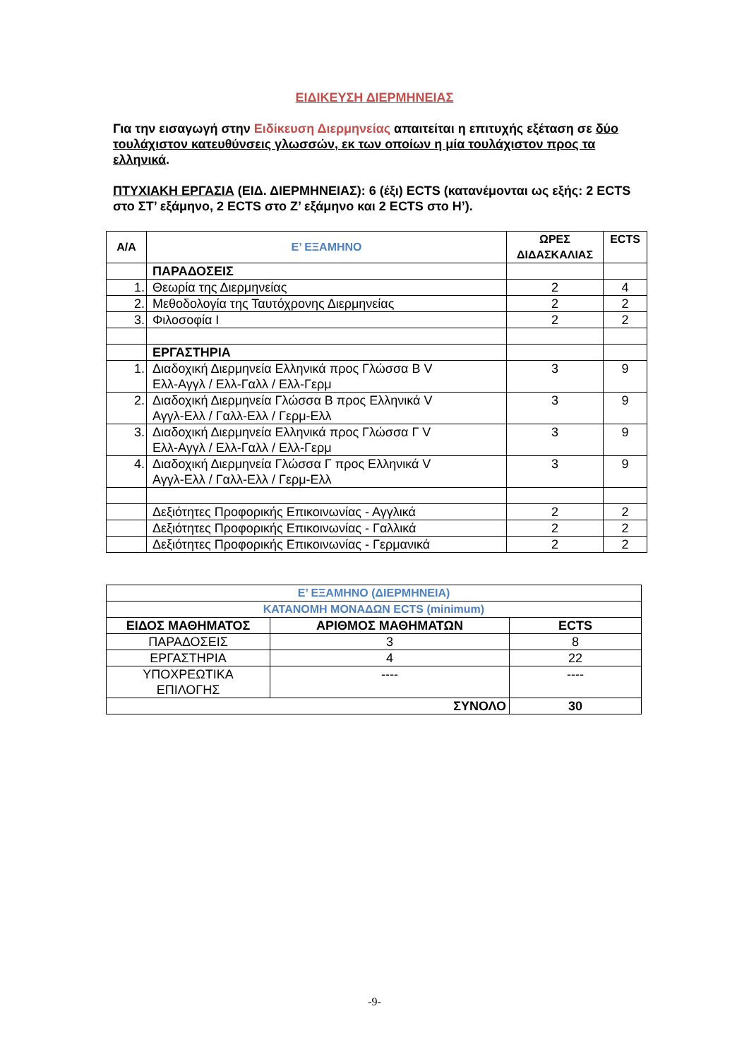ΕΙΔΙΚΕΥΣΗ ΔΙΕΡΜΗΝΕΙΑΣ
Για την εισαγωγή στην Ειδίκευση Διερμηνείας απαιτείται η επιτυχής εξέταση σε δύο τουλάχιστον κατευθύνσεις γλωσσών, εκ των οποίων η μία τουλάχιστον προς τα ελληνικά.
ΠΤΥΧΙΑΚΗ ΕΡΓΑΣΙΑ (ΕΙΔ. ΔΙΕΡΜΗΝΕΙΑΣ): 6 (έξι) ECTS (κατανέμονται ως εξής: 2 ECTS στο ΣΤ’ εξάμηνο, 2 ECTS στο Ζ’ εξάμηνο και 2 ECTS στο Η’).
| Α/Α | Ε’ ΕΞΑΜΗΝΟ | ΩΡΕΣ ΔΙΔΑΣΚΑΛΙΑΣ | ECTS |
| --- | --- | --- | --- |
| | ΠΑΡΑΔΟΣΕΙΣ | | |
| 1. | Θεωρία της Διερμηνείας | 2 | 4 |
| 2. | Μεθοδολογία της Ταυτόχρονης Διερμηνείας | 2 | 2 |
| 3. | Φιλοσοφία Ι | 2 | 2 |
| | ΕΡΓΑΣΤΗΡΙΑ | | |
| 1. | Διαδοχική Διερμηνεία Ελληνικά προς Γλώσσα Β V Ελλ-Αγγλ / Ελλ-Γαλλ / Ελλ-Γερμ | 3 | 9 |
| 2. | Διαδοχική Διερμηνεία Γλώσσα Β προς Ελληνικά V Αγγλ-Ελλ / Γαλλ-Ελλ / Γερμ-Ελλ | 3 | 9 |
| 3. | Διαδοχική Διερμηνεία Ελληνικά προς Γλώσσα Γ V Ελλ-Αγγλ / Ελλ-Γαλλ / Ελλ-Γερμ | 3 | 9 |
| 4. | Διαδοχική Διερμηνεία Γλώσσα Γ προς Ελληνικά V Αγγλ-Ελλ / Γαλλ-Ελλ / Γερμ-Ελλ | 3 | 9 |
| | Δεξιότητες Προφορικής Επικοινωνίας - Αγγλικά | 2 | 2 |
| | Δεξιότητες Προφορικής Επικοινωνίας - Γαλλικά | 2 | 2 |
| | Δεξιότητες Προφορικής Επικοινωνίας - Γερμανικά | 2 | 2 |
| Ε’ ΕΞΑΜΗΝΟ (ΔΙΕΡΜΗΝΕΙΑ) | | |
| --- | --- | --- |
| ΚΑΤΑΝΟΜΗ ΜΟΝΑΔΩΝ ECTS (minimum) | | |
| ΕΙΔΟΣ ΜΑΘΗΜΑΤΟΣ | ΑΡΙΘΜΟΣ ΜΑΘΗΜΑΤΩΝ | ECTS |
| ΠΑΡΑΔΟΣΕΙΣ | 3 | 8 |
| ΕΡΓΑΣΤΗΡΙΑ | 4 | 22 |
| ΥΠΟΧΡΕΩΤΙΚΑ ΕΠΙΛΟΓΗΣ | ---- | ---- |
| ΣΥΝΟΛΟ | | 30 |
-9-